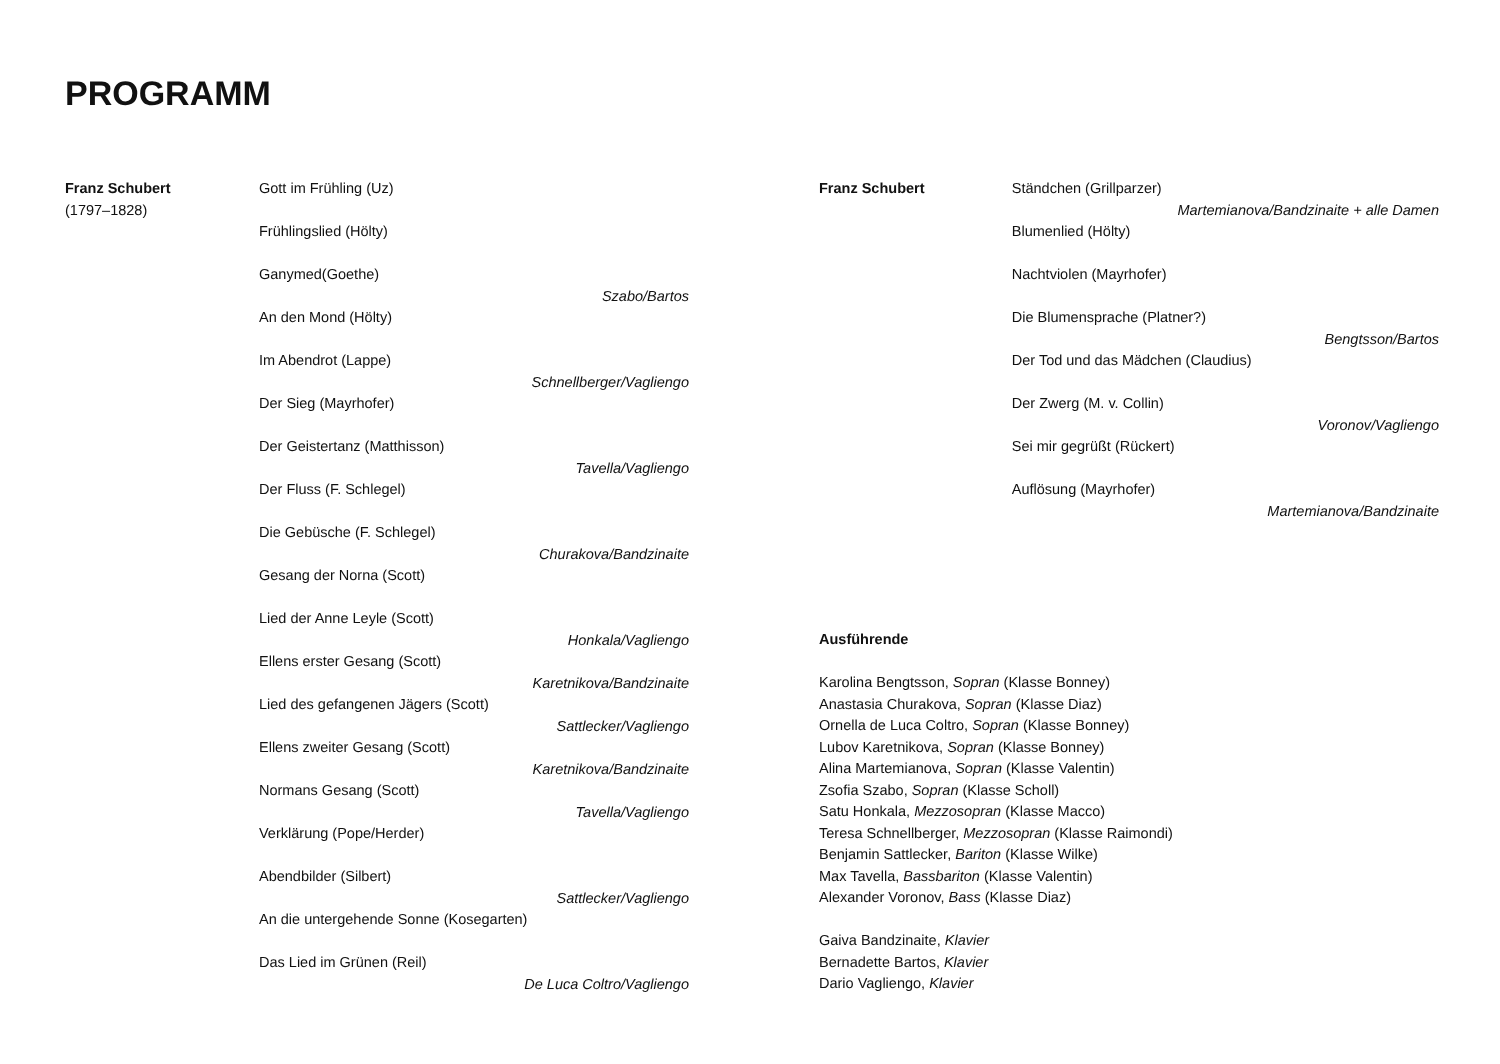PROGRAMM
Franz Schubert
(1797–1828)
Gott im Frühling (Uz)
Frühlingslied (Hölty)
Ganymed(Goethe)
Szabo/Bartos
An den Mond (Hölty)
Im Abendrot (Lappe)
Schnellberger/Vagliengo
Der Sieg (Mayrhofer)
Der Geistertanz (Matthisson)
Tavella/Vagliengo
Der Fluss (F. Schlegel)
Die Gebüsche (F. Schlegel)
Churakova/Bandzinaite
Gesang der Norna (Scott)
Lied der Anne Leyle (Scott)
Honkala/Vagliengo
Ellens erster Gesang (Scott)
Karetnikova/Bandzinaite
Lied des gefangenen Jägers (Scott)
Sattlecker/Vagliengo
Ellens zweiter Gesang (Scott)
Karetnikova/Bandzinaite
Normans Gesang (Scott)
Tavella/Vagliengo
Verklärung (Pope/Herder)
Abendbilder (Silbert)
Sattlecker/Vagliengo
An die untergehende Sonne (Kosegarten)
Das Lied im Grünen (Reil)
De Luca Coltro/Vagliengo
Franz Schubert
Ständchen (Grillparzer)
Martemianova/Bandzinaite + alle Damen
Blumenlied (Hölty)
Nachtviolen (Mayrhofer)
Die Blumensprache (Platner?)
Bengtsson/Bartos
Der Tod und das Mädchen (Claudius)
Der Zwerg (M. v. Collin)
Voronov/Vagliengo
Sei mir gegrüßt (Rückert)
Auflösung (Mayrhofer)
Martemianova/Bandzinaite
Ausführende
Karolina Bengtsson, Sopran (Klasse Bonney)
Anastasia Churakova, Sopran (Klasse Diaz)
Ornella de Luca Coltro, Sopran (Klasse Bonney)
Lubov Karetnikova, Sopran (Klasse Bonney)
Alina Martemianova, Sopran (Klasse Valentin)
Zsofia Szabo, Sopran (Klasse Scholl)
Satu Honkala, Mezzosopran (Klasse Macco)
Teresa Schnellberger, Mezzosopran (Klasse Raimondi)
Benjamin Sattlecker, Bariton (Klasse Wilke)
Max Tavella, Bassbariton (Klasse Valentin)
Alexander Voronov, Bass (Klasse Diaz)
Gaiva Bandzinaite, Klavier
Bernadette Bartos, Klavier
Dario Vagliengo, Klavier